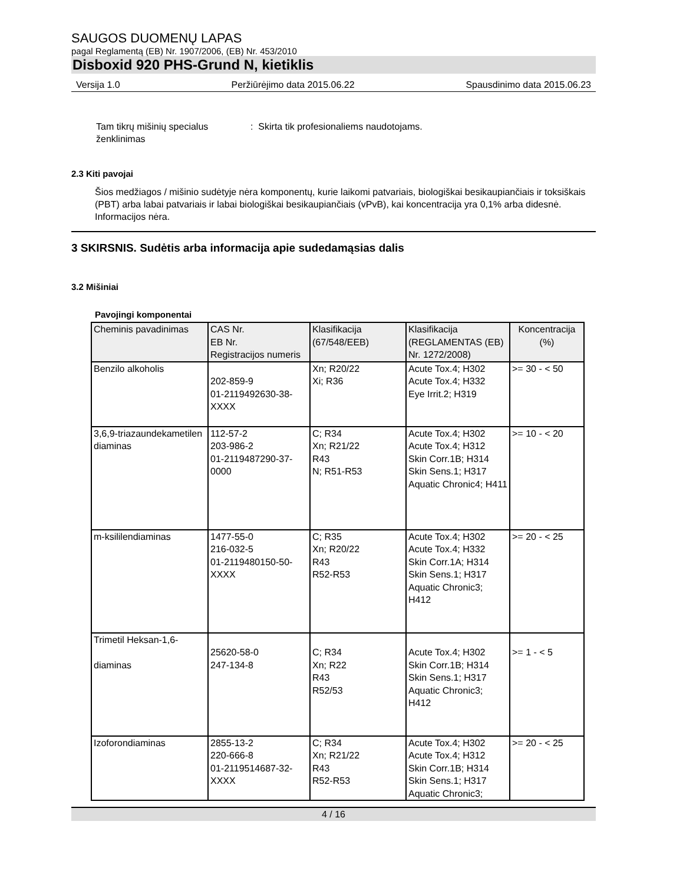SAUGOS DUOMENŲ LAPAS
pagal Reglamentą (EB) Nr. 1907/2006, (EB) Nr. 453/2010
Disboxid 920 PHS-Grund N, kietiklis
Versija 1.0 Peržiūrėjimo data 2015.06.22 Spausdinimo data 2015.06.23
Tam tikrų mišinių specialus ženklinimas
: Skirta tik profesionaliems naudotojams.
2.3 Kiti pavojai
Šios medžiagos / mišinio sudėtyje nėra komponentų, kurie laikomi patvariais, biologiškai besikaupiančiais ir toksiškais (PBT) arba labai patvariais ir labai biologiškai besikaupiančiais (vPvB), kai koncentracija yra 0,1% arba didesnė.
Informacijos nėra.
3 SKIRSNIS. Sudėtis arba informacija apie sudedamąsias dalis
3.2 Mišiniai
Pavojingi komponentai
| Cheminis pavadinimas | CAS Nr. EB Nr. Registracijos numeris | Klasifikacija (67/548/EEB) | Klasifikacija (REGLAMENTAS (EB) Nr. 1272/2008) | Koncentracija (%) |
| --- | --- | --- | --- | --- |
| Benzilo alkoholis | 202-859-9 01-2119492630-38-XXXX | Xn; R20/22 Xi; R36 | Acute Tox.4; H302 Acute Tox.4; H332 Eye Irrit.2; H319 | >= 30 - < 50 |
| 3,6,9-triazaundekametilen diaminas | 112-57-2 203-986-2 01-2119487290-37-0000 | C; R34 Xn; R21/22 R43 N; R51-R53 | Acute Tox.4; H302 Acute Tox.4; H312 Skin Corr.1B; H314 Skin Sens.1; H317 Aquatic Chronic4; H411 | >= 10 - < 20 |
| m-ksililendiaminas | 1477-55-0 216-032-5 01-2119480150-50-XXXX | C; R35 Xn; R20/22 R43 R52-R53 | Acute Tox.4; H302 Acute Tox.4; H332 Skin Corr.1A; H314 Skin Sens.1; H317 Aquatic Chronic3; H412 | >= 20 - < 25 |
| Trimetil Heksan-1,6- diaminas | 25620-58-0 247-134-8 | C; R34 Xn; R22 R43 R52/53 | Acute Tox.4; H302 Skin Corr.1B; H314 Skin Sens.1; H317 Aquatic Chronic3; H412 | >= 1 - < 5 |
| Izoforondiaminas | 2855-13-2 220-666-8 01-2119514687-32-XXXX | C; R34 Xn; R21/22 R43 R52-R53 | Acute Tox.4; H302 Acute Tox.4; H312 Skin Corr.1B; H314 Skin Sens.1; H317 Aquatic Chronic3; | >= 20 - < 25 |
4 / 16